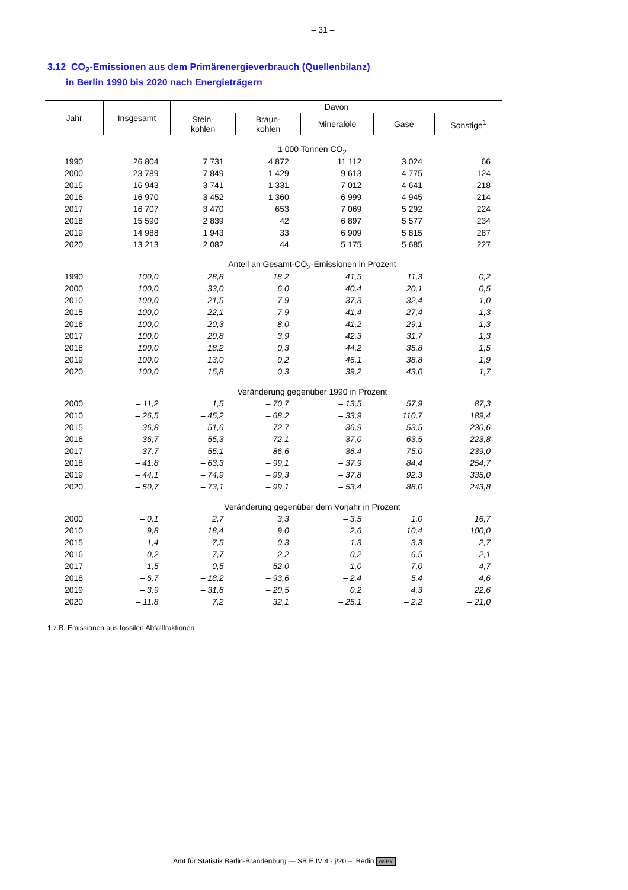– 31 –
3.12 CO<sub>2</sub>-Emissionen aus dem Primärenergieverbrauch (Quellenbilanz)
in Berlin 1990 bis 2020 nach Energieträgern
| Jahr | Insgesamt | Davon | | | | |
| --- | --- | --- | --- | --- | --- | --- |
| | | Stein- kohlen | Braun- kohlen | Mineralöle | Gase | Sonstige<sup>1</sup> |
| 1 000 Tonnen CO<sub>2</sub> | | | | | | |
| 1990 | 26 804 | 7 731 | 4 872 | 11 112 | 3 024 | 66 |
| 2000 | 23 789 | 7 849 | 1 429 | 9 613 | 4 775 | 124 |
| 2015 | 16 943 | 3 741 | 1 331 | 7 012 | 4 641 | 218 |
| 2016 | 16 970 | 3 452 | 1 360 | 6 999 | 4 945 | 214 |
| 2017 | 16 707 | 3 470 | 653 | 7 069 | 5 292 | 224 |
| 2018 | 15 590 | 2 839 | 42 | 6 897 | 5 577 | 234 |
| 2019 | 14 988 | 1 943 | 33 | 6 909 | 5 815 | 287 |
| 2020 | 13 213 | 2 082 | 44 | 5 175 | 5 685 | 227 |
| Anteil an Gesamt-CO<sub>2</sub>-Emissionen in Prozent | | | | | | |
| 1990 | 100,0 | 28,8 | 18,2 | 41,5 | 11,3 | 0,2 |
| 2000 | 100,0 | 33,0 | 6,0 | 40,4 | 20,1 | 0,5 |
| 2010 | 100,0 | 21,5 | 7,9 | 37,3 | 32,4 | 1,0 |
| 2015 | 100,0 | 22,1 | 7,9 | 41,4 | 27,4 | 1,3 |
| 2016 | 100,0 | 20,3 | 8,0 | 41,2 | 29,1 | 1,3 |
| 2017 | 100,0 | 20,8 | 3,9 | 42,3 | 31,7 | 1,3 |
| 2018 | 100,0 | 18,2 | 0,3 | 44,2 | 35,8 | 1,5 |
| 2019 | 100,0 | 13,0 | 0,2 | 46,1 | 38,8 | 1,9 |
| 2020 | 100,0 | 15,8 | 0,3 | 39,2 | 43,0 | 1,7 |
| Veränderung gegenüber 1990 in Prozent | | | | | | |
| 2000 | – 11,2 | 1,5 | – 70,7 | – 13,5 | 57,9 | 87,3 |
| 2010 | – 26,5 | – 45,2 | – 68,2 | – 33,9 | 110,7 | 189,4 |
| 2015 | – 36,8 | – 51,6 | – 72,7 | – 36,9 | 53,5 | 230,6 |
| 2016 | – 36,7 | – 55,3 | – 72,1 | – 37,0 | 63,5 | 223,8 |
| 2017 | – 37,7 | – 55,1 | – 86,6 | – 36,4 | 75,0 | 239,0 |
| 2018 | – 41,8 | – 63,3 | – 99,1 | – 37,9 | 84,4 | 254,7 |
| 2019 | – 44,1 | – 74,9 | – 99,3 | – 37,8 | 92,3 | 335,0 |
| 2020 | – 50,7 | – 73,1 | – 99,1 | – 53,4 | 88,0 | 243,8 |
| Veränderung gegenüber dem Vorjahr in Prozent | | | | | | |
| 2000 | – 0,1 | 2,7 | 3,3 | – 3,5 | 1,0 | 16,7 |
| 2010 | 9,8 | 18,4 | 9,0 | 2,6 | 10,4 | 100,0 |
| 2015 | – 1,4 | – 7,5 | – 0,3 | – 1,3 | 3,3 | 2,7 |
| 2016 | 0,2 | – 7,7 | 2,2 | – 0,2 | 6,5 | – 2,1 |
| 2017 | – 1,5 | 0,5 | – 52,0 | 1,0 | 7,0 | 4,7 |
| 2018 | – 6,7 | – 18,2 | – 93,6 | – 2,4 | 5,4 | 4,6 |
| 2019 | – 3,9 | – 31,6 | – 20,5 | 0,2 | 4,3 | 22,6 |
| 2020 | – 11,8 | 7,2 | 32,1 | – 25,1 | – 2,2 | – 21,0 |
1 z.B. Emissionen aus fossilen Abfallfraktionen
Amt für Statistik Berlin-Brandenburg — SB E IV 4 - j/20 – Berlin cc BY